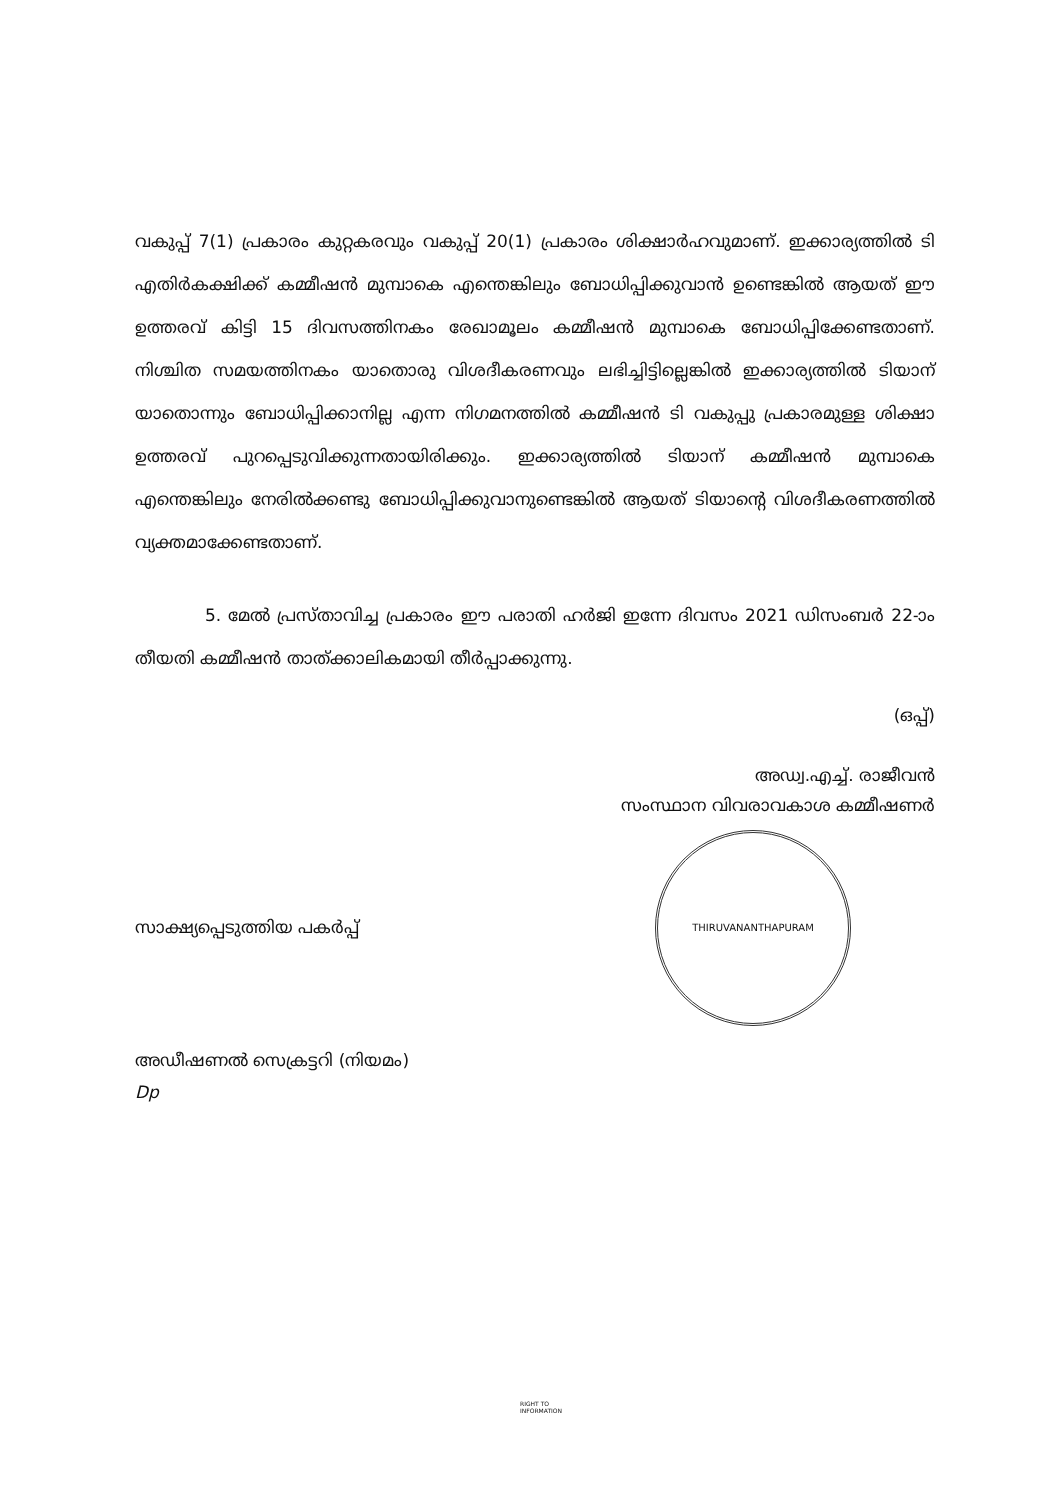വകുപ്പ് 7(1) പ്രകാരം കുറ്റകരവും വകുപ്പ് 20(1) പ്രകാരം ശിക്ഷാർഹവുമാണ്. ഇക്കാര്യത്തിൽ ടി എതിർകക്ഷിക്ക് കമ്മീഷൻ മുമ്പാകെ എന്തെങ്കിലും ബോധിപ്പിക്കുവാൻ ഉണ്ടെങ്കിൽ ആയത് ഈ ഉത്തരവ് കിട്ടി 15 ദിവസത്തിനകം രേഖാമൂലം കമ്മീഷൻ മുമ്പാകെ ബോധിപ്പിക്കേണ്ടതാണ്. നിശ്ചിത സമയത്തിനകം യാതൊരു വിശദീകരണവും ലഭിച്ചിട്ടില്ലെങ്കിൽ ഇക്കാര്യത്തിൽ ടിയാന് യാതൊന്നും ബോധിപ്പിക്കാനില്ല എന്ന നിഗമനത്തിൽ കമ്മീഷൻ ടി വകുപ്പു പ്രകാരമുള്ള ശിക്ഷാ ഉത്തരവ് പുറപ്പെടുവിക്കുന്നതായിരിക്കും. ഇക്കാര്യത്തിൽ ടിയാന് കമ്മീഷൻ മുമ്പാകെ എന്തെങ്കിലും നേരിൽക്കണ്ടു ബോധിപ്പിക്കുവാനുണ്ടെങ്കിൽ ആയത് ടിയാന്റെ വിശദീകരണത്തിൽ വ്യക്തമാക്കേണ്ടതാണ്.
5. മേൽ പ്രസ്താവിച്ച പ്രകാരം ഈ പരാതി ഹർജി ഇന്നേ ദിവസം 2021 ഡിസംബർ 22-ാം തീയതി കമ്മീഷൻ താത്ക്കാലികമായി തീർപ്പാക്കുന്നു.
(ഒപ്പ്)
അഡ്വ.എച്ച്. രാജീവൻ
സംസ്ഥാന വിവരാവകാശ കമ്മീഷണർ
THIRUVANANTHAPURAM
സാക്ഷ്യപ്പെടുത്തിയ പകർപ്പ്
അഡീഷണൽ സെക്രട്ടറി (നിയമം)
Dp
RIGHT TO
INFORMATION